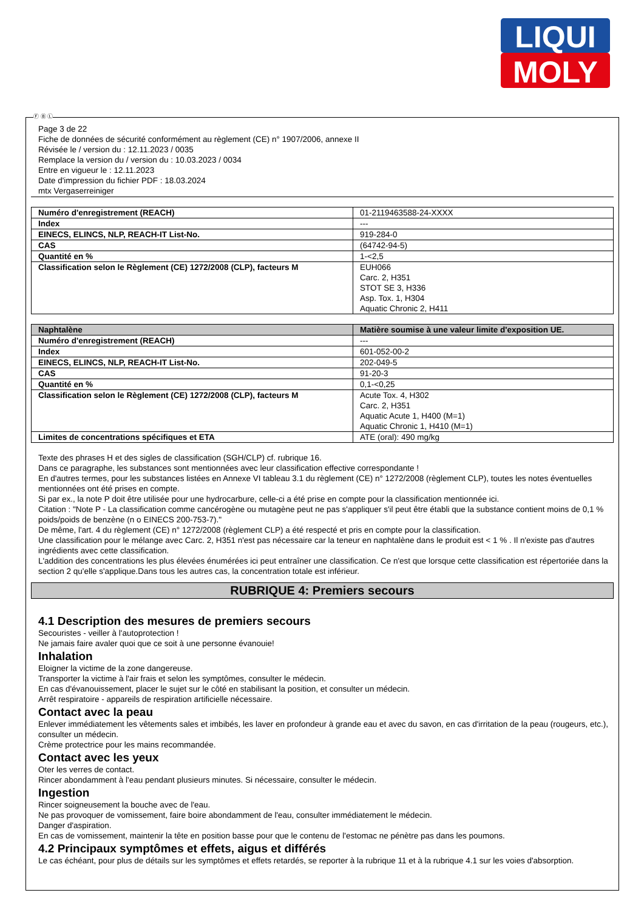LIQUI
MOLY
Ⓕ Ⓑ Ⓛ
Page 3 de 22
Fiche de données de sécurité conformément au règlement (CE) n° 1907/2006, annexe II
Révisée le / version du : 12.11.2023 / 0035
Remplace la version du / version du : 10.03.2023 / 0034
Entre en vigueur le : 12.11.2023
Date d'impression du fichier PDF : 18.03.2024
mtx Vergaserreiniger
| Numéro d'enregistrement (REACH) | 01-2119463588-24-XXXX |
| Index | --- |
| EINECS, ELINCS, NLP, REACH-IT List-No. | 919-284-0 |
| CAS | (64742-94-5) |
| Quantité en % | 1-<2,5 |
| Classification selon le Règlement (CE) 1272/2008 (CLP), facteurs M | EUH066 Carc. 2, H351 STOT SE 3, H336 Asp. Tox. 1, H304 Aquatic Chronic 2, H411 |
| Naphtalène | Matière soumise à une valeur limite d'exposition UE. |
| Numéro d'enregistrement (REACH) | --- |
| Index | 601-052-00-2 |
| EINECS, ELINCS, NLP, REACH-IT List-No. | 202-049-5 |
| CAS | 91-20-3 |
| Quantité en % | 0,1-<0,25 |
| Classification selon le Règlement (CE) 1272/2008 (CLP), facteurs M | Acute Tox. 4, H302 Carc. 2, H351 Aquatic Acute 1, H400 (M=1) Aquatic Chronic 1, H410 (M=1) |
| Limites de concentrations spécifiques et ETA | ATE (oral): 490 mg/kg |
Texte des phrases H et des sigles de classification (SGH/CLP) cf. rubrique 16.
Dans ce paragraphe, les substances sont mentionnées avec leur classification effective correspondante !
En d'autres termes, pour les substances listées en Annexe VI tableau 3.1 du règlement (CE) n° 1272/2008 (règlement CLP), toutes les notes éventuelles mentionnées ont été prises en compte.
Si par ex., la note P doit être utilisée pour une hydrocarbure, celle-ci a été prise en compte pour la classification mentionnée ici.
Citation : "Note P - La classification comme cancérogène ou mutagène peut ne pas s'appliquer s'il peut être établi que la substance contient moins de 0,1 % poids/poids de benzène (n o EINECS 200-753-7)."
De même, l'art. 4 du règlement (CE) n° 1272/2008 (règlement CLP) a été respecté et pris en compte pour la classification.
Une classification pour le mélange avec Carc. 2, H351 n'est pas nécessaire car la teneur en naphtalène dans le produit est < 1 % . Il n'existe pas d'autres ingrédients avec cette classification.
L'addition des concentrations les plus élevées énumérées ici peut entraîner une classification. Ce n'est que lorsque cette classification est répertoriée dans la section 2 qu'elle s'applique.Dans tous les autres cas, la concentration totale est inférieur.
RUBRIQUE 4: Premiers secours
4.1 Description des mesures de premiers secours
Secouristes - veiller à l'autoprotection !
Ne jamais faire avaler quoi que ce soit à une personne évanouie!
Inhalation
Eloigner la victime de la zone dangereuse.
Transporter la victime à l'air frais et selon les symptômes, consulter le médecin.
En cas d'évanouissement, placer le sujet sur le côté en stabilisant la position, et consulter un médecin.
Arrêt respiratoire - appareils de respiration artificielle nécessaire.
Contact avec la peau
Enlever immédiatement les vêtements sales et imbibés, les laver en profondeur à grande eau et avec du savon, en cas d'irritation de la peau (rougeurs, etc.), consulter un médecin.
Crème protectrice pour les mains recommandée.
Contact avec les yeux
Oter les verres de contact.
Rincer abondamment à l'eau pendant plusieurs minutes. Si nécessaire, consulter le médecin.
Ingestion
Rincer soigneusement la bouche avec de l'eau.
Ne pas provoquer de vomissement, faire boire abondamment de l'eau, consulter immédiatement le médecin.
Danger d'aspiration.
En cas de vomissement, maintenir la tête en position basse pour que le contenu de l'estomac ne pénètre pas dans les poumons.
4.2 Principaux symptômes et effets, aigus et différés
Le cas échéant, pour plus de détails sur les symptômes et effets retardés, se reporter à la rubrique 11 et à la rubrique 4.1 sur les voies d'absorption.